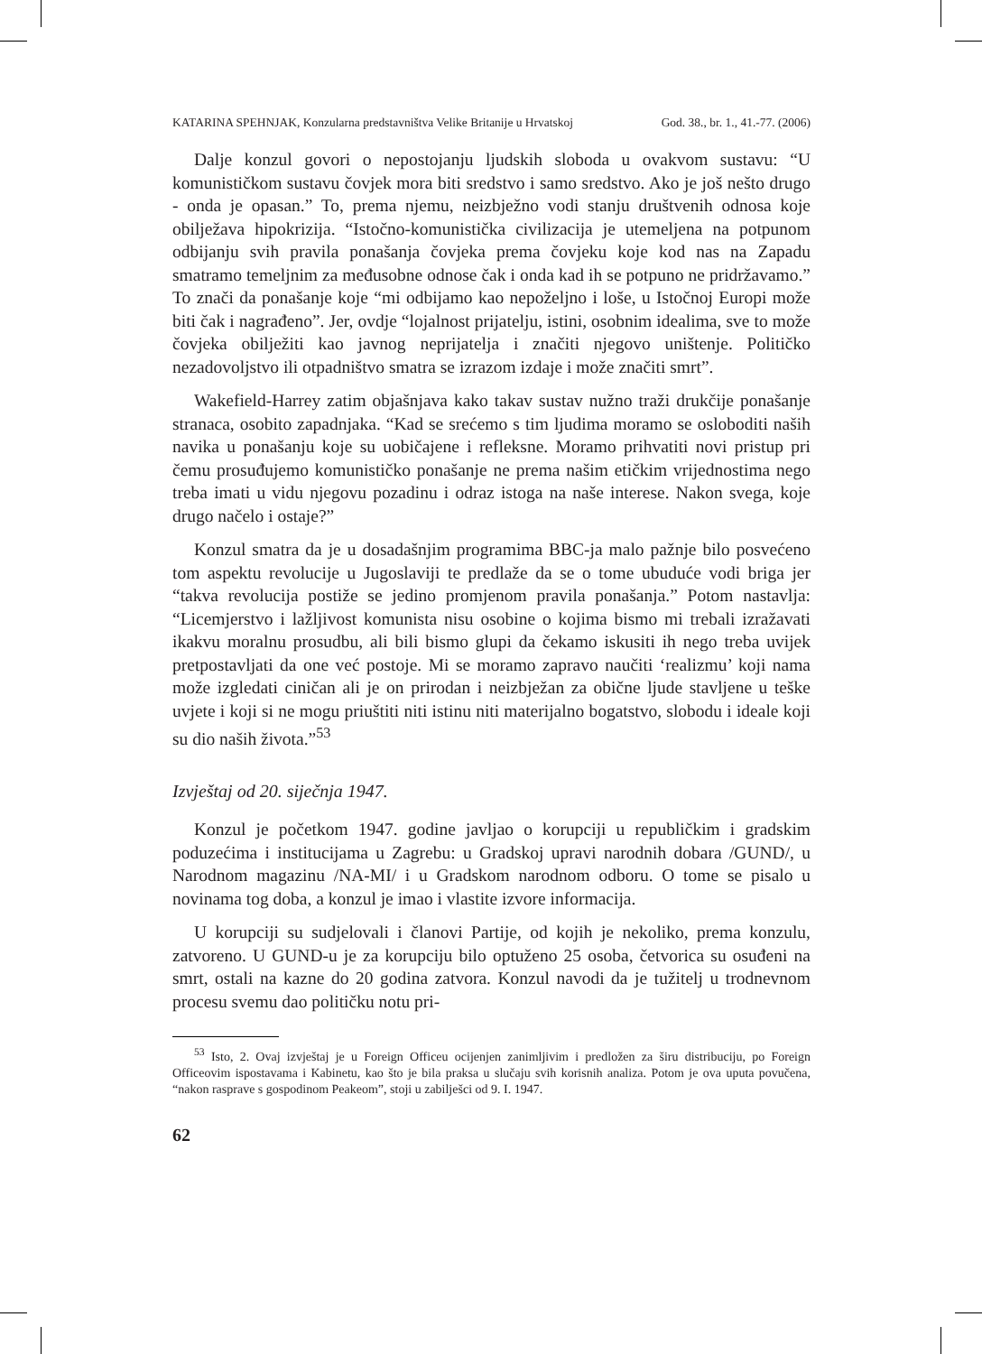KATARINA SPEHNJAK, Konzularna predstavništva Velike Britanije u Hrvatskoj God. 38., br. 1., 41.-77. (2006)
Dalje konzul govori o nepostojanju ljudskih sloboda u ovakvom sustavu: “U komunističkom sustavu čovjek mora biti sredstvo i samo sredstvo. Ako je još nešto drugo - onda je opasan.” To, prema njemu, neizbježno vodi stanju društvenih odnosa koje obilježava hipokrizija. “Istočno-komunistička civilizacija je utemeljena na potpunom odbijanju svih pravila ponašanja čovjeka prema čovjeku koje kod nas na Zapadu smatramo temeljnim za međusobne odnose čak i onda kad ih se potpuno ne pridržavamo.” To znači da ponašanje koje “mi odbijamo kao nepoželjno i loše, u Istočnoj Europi može biti čak i nagrađeno”. Jer, ovdje “lojalnost prijatelju, istini, osobnim idealima, sve to može čovjeka obilježiti kao javnog neprijatelja i značiti njegovo uništenje. Političko nezadovoljstvo ili otpadništvo smatra se izrazom izdaje i može značiti smrt”.
Wakefield-Harrey zatim objašnjava kako takav sustav nužno traži drukčije ponašanje stranaca, osobito zapadnjaka. “Kad se srećemo s tim ljudima moramo se osloboditi naših navika u ponašanju koje su uobičajene i refleksne. Moramo prihvatiti novi pristup pri čemu prosuđujemo komunističko ponašanje ne prema našim etičkim vrijednostima nego treba imati u vidu njegovu pozadinu i odraz istoga na naše interese. Nakon svega, koje drugo načelo i ostaje?”
Konzul smatra da je u dosadašnjim programima BBC-ja malo pažnje bilo posvećeno tom aspektu revolucije u Jugoslaviji te predlaže da se o tome ubuduće vodi briga jer “takva revolucija postiže se jedino promjenom pravila ponašanja.” Potom nastavlja: “Licemjerstvo i lažljivost komunista nisu osobine o kojima bismo mi trebali izražavati ikakvu moralnu prosudbu, ali bili bismo glupi da čekamo iskusiti ih nego treba uvijek pretpostavljati da one već postoje. Mi se moramo zapravo naučiti ‘realizmu’ koji nama može izgledati ciničan ali je on prirodan i neizbježan za obične ljude stavljene u teške uvjete i koji si ne mogu priuštiti niti istinu niti materijalno bogatstvo, slobodu i ideale koji su dio naših života.”<sup>53</sup>
Izvještaj od 20. siječnja 1947.
Konzul je početkom 1947. godine javljao o korupciji u republičkim i gradskim poduzećima i institucijama u Zagrebu: u Gradskoj upravi narodnih dobara /GUND/, u Narodnom magazinu /NA-MI/ i u Gradskom narodnom odboru. O tome se pisalo u novinama tog doba, a konzul je imao i vlastite izvore informacija.
U korupciji su sudjelovali i članovi Partije, od kojih je nekoliko, prema konzulu, zatvoreno. U GUND-u je za korupciju bilo optuženo 25 osoba, četvorica su osuđeni na smrt, ostali na kazne do 20 godina zatvora. Konzul navodi da je tužitelj u trodnevnom procesu svemu dao političku notu pri-
<sup>53</sup> Isto, 2. Ovaj izvještaj je u Foreign Officeu ocijenjen zanimljivim i predložen za širu distribuciju, po Foreign Officeovim ispostavama i Kabinetu, kao što je bila praksa u slučaju svih korisnih analiza. Potom je ova uputa povučena, “nakon rasprave s gospodinom Peakeom”, stoji u zabilješci od 9. I. 1947.
62